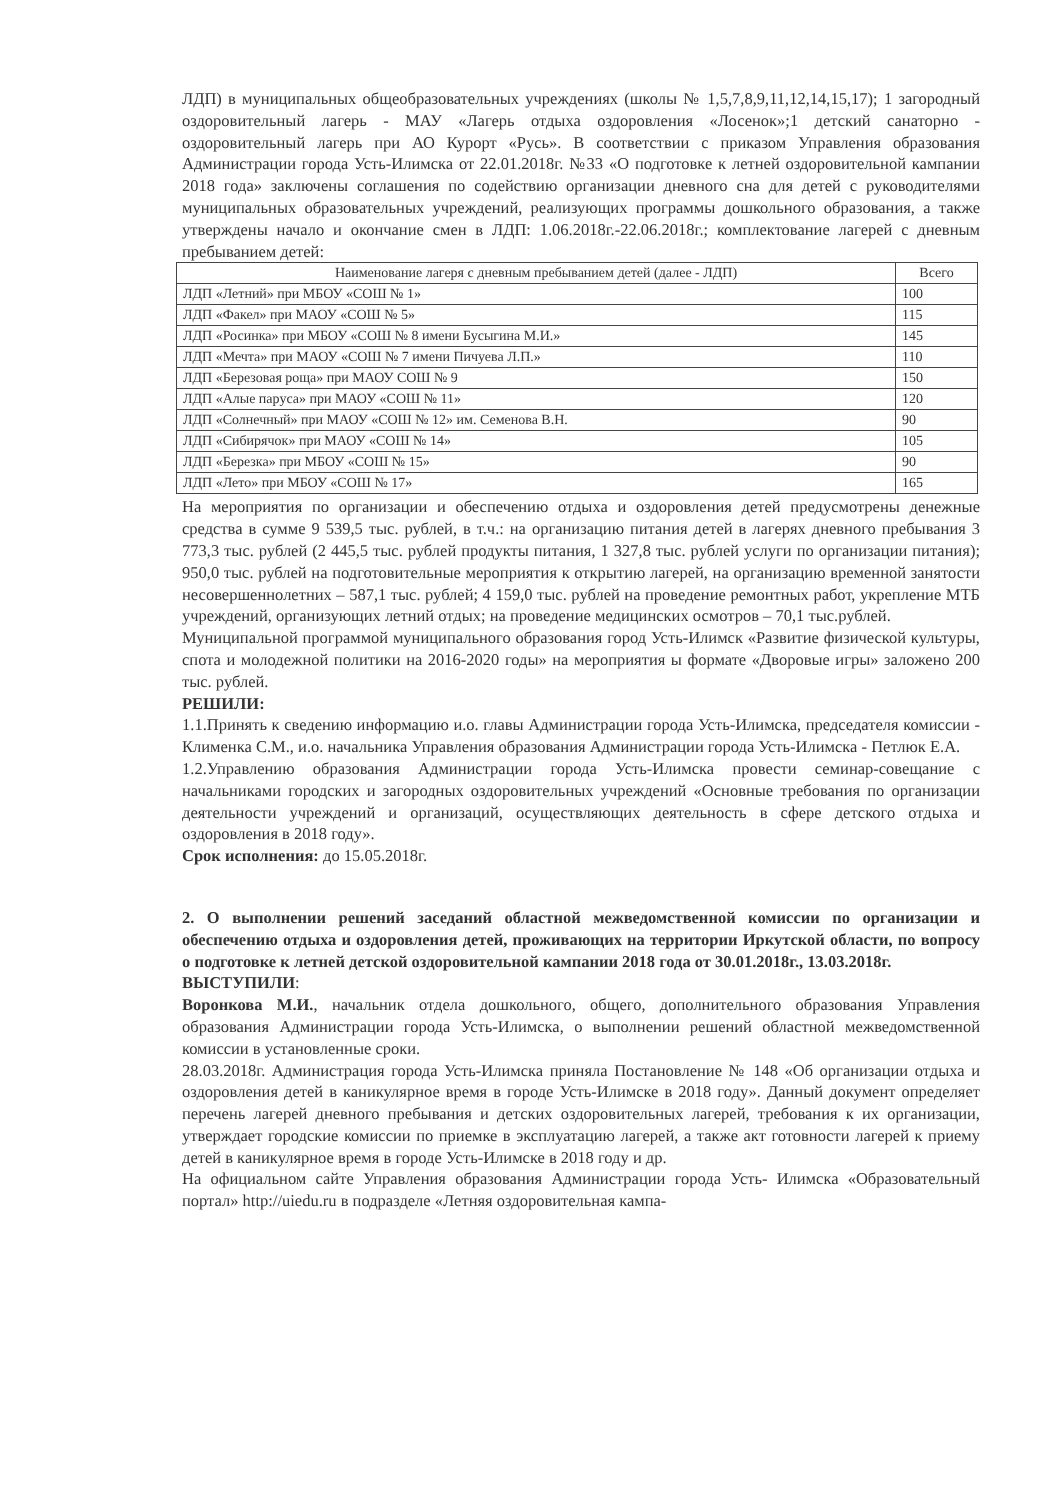ЛДП) в муниципальных общеобразовательных учреждениях (школы № 1,5,7,8,9,11,12,14,15,17); 1 загородный оздоровительный лагерь - МАУ «Лагерь отдыха оздоровления «Лосенок»;1 детский санаторно - оздоровительный лагерь при АО Курорт «Русь». В соответствии с приказом Управления образования Администрации города Усть-Илимска от 22.01.2018г. №33 «О подготовке к летней оздоровительной кампании 2018 года» заключены соглашения по содействию организации дневного сна для детей с руководителями муниципальных образовательных учреждений, реализующих программы дошкольного образования, а также утверждены начало и окончание смен в ЛДП: 1.06.2018г.-22.06.2018г.; комплектование лагерей с дневным пребыванием детей:
| Наименование лагеря с дневным пребыванием детей (далее - ЛДП) | Всего |
| --- | --- |
| ЛДП «Летний» при МБОУ «СОШ № 1» | 100 |
| ЛДП «Факел» при МАОУ «СОШ № 5» | 115 |
| ЛДП «Росинка» при МБОУ «СОШ № 8 имени Бусыгина М.И.» | 145 |
| ЛДП «Мечта» при МАОУ «СОШ № 7 имени Пичуева Л.П.» | 110 |
| ЛДП «Березовая роща» при МАОУ СОШ № 9 | 150 |
| ЛДП «Алые паруса» при МАОУ «СОШ № 11» | 120 |
| ЛДП «Солнечный» при МАОУ «СОШ № 12» им. Семенова В.Н. | 90 |
| ЛДП «Сибирячок» при МАОУ «СОШ № 14» | 105 |
| ЛДП «Березка» при МБОУ «СОШ № 15» | 90 |
| ЛДП «Лето» при МБОУ «СОШ № 17» | 165 |
На мероприятия по организации и обеспечению отдыха и оздоровления детей предусмотрены денежные средства в сумме 9 539,5 тыс. рублей, в т.ч.: на организацию питания детей в лагерях дневного пребывания 3 773,3 тыс. рублей (2 445,5 тыс. рублей продукты питания, 1 327,8 тыс. рублей услуги по организации питания); 950,0 тыс. рублей на подготовительные мероприятия к открытию лагерей, на организацию временной занятости несовершеннолетних – 587,1 тыс. рублей; 4 159,0 тыс. рублей на проведение ремонтных работ, укрепление МТБ учреждений, организующих летний отдых; на проведение медицинских осмотров – 70,1 тыс.рублей.
Муниципальной программой муниципального образования город Усть-Илимск «Развитие физической культуры, спота и молодежной политики на 2016-2020 годы» на мероприятия ы формате «Дворовые игры» заложено 200 тыс. рублей.
РЕШИЛИ:
1.1.Принять к сведению информацию и.о. главы Администрации города Усть-Илимска, председателя комиссии - Клименка С.М., и.о. начальника Управления образования Администрации города Усть-Илимска - Петлюк Е.А.
1.2.Управлению образования Администрации города Усть-Илимска провести семинар-совещание с начальниками городских и загородных оздоровительных учреждений «Основные требования по организации деятельности учреждений и организаций, осуществляющих деятельность в сфере детского отдыха и оздоровления в 2018 году».
Срок исполнения: до 15.05.2018г.
2. О выполнении решений заседаний областной межведомственной комиссии по организации и обеспечению отдыха и оздоровления детей, проживающих на территории Иркутской области, по вопросу о подготовке к летней детской оздоровительной кампании 2018 года от 30.01.2018г., 13.03.2018г.
ВЫСТУПИЛИ:
Воронкова М.И., начальник отдела дошкольного, общего, дополнительного образования Управления образования Администрации города Усть-Илимска, о выполнении решений областной межведомственной комиссии в установленные сроки.
28.03.2018г. Администрация города Усть-Илимска приняла Постановление № 148 «Об организации отдыха и оздоровления детей в каникулярное время в городе Усть-Илимске в 2018 году». Данный документ определяет перечень лагерей дневного пребывания и детских оздоровительных лагерей, требования к их организации, утверждает городские комиссии по приемке в эксплуатацию лагерей, а также акт готовности лагерей к приему детей в каникулярное время в городе Усть-Илимске в 2018 году и др.
На официальном сайте Управления образования Администрации города Усть- Илимска «Образовательный портал» http://uiedu.ru в подразделе «Летняя оздоровительная кампа-